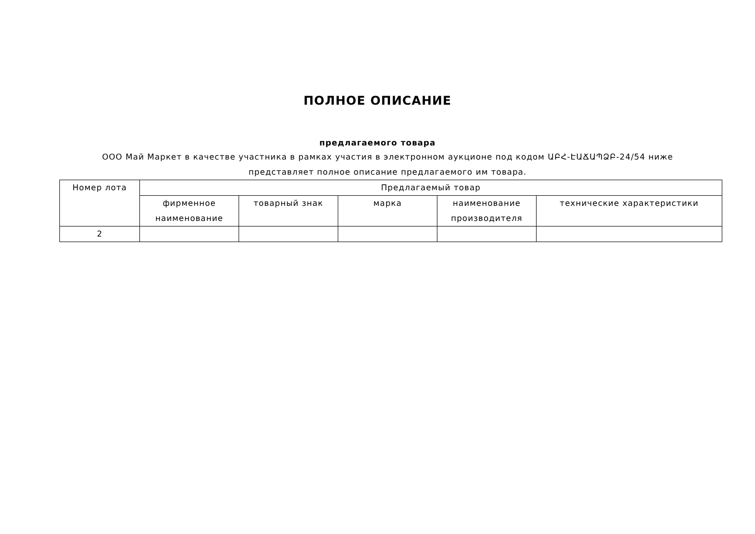ПОЛНОЕ ОПИСАНИЕ
предлагаемого товара
ООО Май Маркет в качестве участника в рамках участия в электронном аукционе под кодом ԱԲՀ-ԷԱՃԱՊՁԲ-24/54 ниже представляет полное описание предлагаемого им товара.
| Номер лота | Предлагаемый товар | | | | |
| --- | --- | --- | --- | --- | --- |
| | фирменное наименование | товарный знак | марка | наименование производителя | технические характеристики |
| 2 | | | | | |